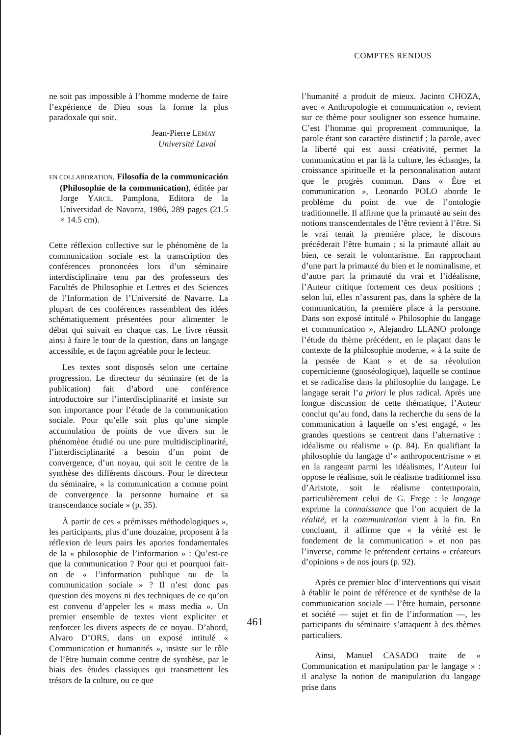COMPTES RENDUS
ne soit pas impossible à l’homme moderne de faire l’expérience de Dieu sous la forme la plus paradoxale qui soit.
Jean-Pierre LEMAY
Université Laval
EN COLLABORATION, Filosofía de la communicación (Philosophie de la communication), éditée par Jorge YARCE. Pamplona, Editora de la Universidad de Navarra, 1986, 289 pages (21.5 × 14.5 cm).
Cette réflexion collective sur le phénomène de la communication sociale est la transcription des conférences prononcées lors d’un séminaire interdisciplinaire tenu par des professeurs des Facultés de Philosophie et Lettres et des Sciences de l’Information de l’Université de Navarre. La plupart de ces conférences rassemblent des idées schématiquement présentées pour alimenter le débat qui suivait en chaque cas. Le livre réussit ainsi à faire le tour de la question, dans un langage accessible, et de façon agréable pour le lecteur.
Les textes sont disposés selon une certaine progression. Le directeur du séminaire (et de la publication) fait d’abord une conférence introductoire sur l’interdisciplinarité et insiste sur son importance pour l’étude de la communication sociale. Pour qu’elle soit plus qu’une simple accumulation de points de vue divers sur le phénomène étudié ou une pure multidisciplinarité, l’interdisciplinarité a besoin d’un point de convergence, d’un noyau, qui soit le centre de la synthèse des différents discours. Pour le directeur du séminaire, « la communication a comme point de convergence la personne humaine et sa transcendance sociale » (p. 35).
À partir de ces « prémisses méthodologiques », les participants, plus d’une douzaine, proposent à la réflexion de leurs pairs les apories fondamentales de la « philosophie de l’information » : Qu’est-ce que la communication ? Pour qui et pourquoi fait-on de « l’information publique ou de la communication sociale » ? Il n’est donc pas question des moyens ni des techniques de ce qu’on est convenu d’appeler les « mass media ». Un premier ensemble de textes vient expliciter et renforcer les divers aspects de ce noyau. D’abord, Alvaro D’ORS, dans un exposé intitulé « Communication et humanités », insiste sur le rôle de l’être humain comme centre de synthèse, par le biais des études classiques qui transmettent les trésors de la culture, ou ce que
l’humanité a produit de mieux. Jacinto CHOZA, avec « Anthropologie et communication », revient sur ce thème pour souligner son essence humaine. C’est l’homme qui proprement communique, la parole étant son caractère distinctif ; la parole, avec la liberté qui est aussi créativité, permet la communication et par là la culture, les échanges, la croissance spirituelle et la personnalisation autant que le progrès commun. Dans « Être et communication », Leonardo POLO aborde le problème du point de vue de l’ontologie traditionnelle. Il affirme que la primauté au sein des notions transcendentales de l’être revient à l’être. Si le vrai tenait la première place, le discours précéderait l’être humain ; si la primauté allait au bien, ce serait le volontarisme. En rapprochant d’une part la primauté du bien et le nominalisme, et d’autre part la primauté du vrai et l’idéalisme, l’Auteur critique fortement ces deux positions ; selon lui, elles n’assurent pas, dans la sphère de la communication, la première place à la personne. Dans son exposé intitulé « Philosophie du langage et communication », Alejandro LLANO prolonge l’étude du thème précédent, en le plaçant dans le contexte de la philosophie moderne, « à la suite de la pensée de Kant » et de sa révolution copernicienne (gnoséologique), laquelle se continue et se radicalise dans la philosophie du langage. Le langage serait l’a priori le plus radical. Après une longue discussion de cette thématique, l’Auteur conclut qu’au fond, dans la recherche du sens de la communication à laquelle on s’est engagé, « les grandes questions se centrent dans l’alternative : idéalisme ou réalisme » (p. 84). En qualifiant la philosophie du langage d’« anthropocentrisme » et en la rangeant parmi les idéalismes, l’Auteur lui oppose le réalisme, soit le réalisme traditionnel issu d’Aristote, soit le réalisme contemporain, particulièrement celui de G. Frege : le langage exprime la connaissance que l’on acquiert de la réalité, et la communication vient à la fin. En concluant, il affirme que « la vérité est le fondement de la communication » et non pas l’inverse, comme le prétendent certains « créateurs d’opinions » de nos jours (p. 92).
Après ce premier bloc d’interventions qui visait à établir le point de référence et de synthèse de la communication sociale — l’être humain, personne et société — sujet et fin de l’information —, les participants du séminaire s’attaquent à des thèmes particuliers.
Ainsi, Manuel CASADO traite de « Communication et manipulation par le langage » : il analyse la notion de manipulation du langage prise dans
461